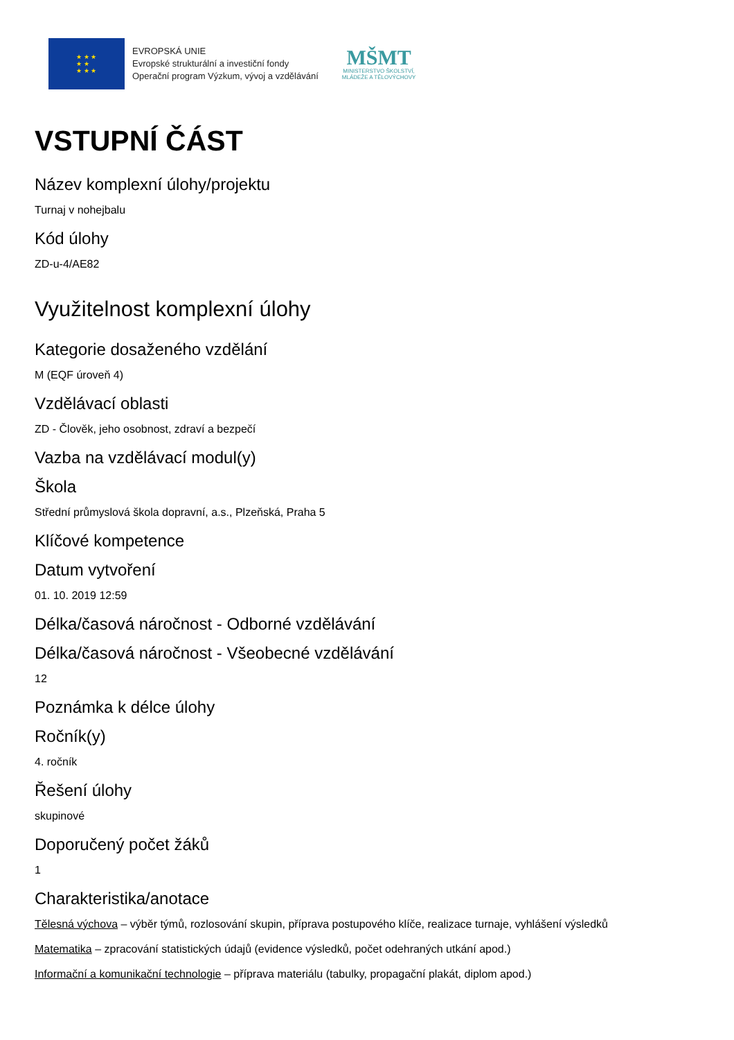★ ★ ★
★ ★
★ ★ ★
EVROPSKÁ UNIE
Evropské strukturální a investiční fondy
Operační program Výzkum, vývoj a vzdělávání
MŠMT
MINISTERSTVO ŠKOLSTVÍ,
MLÁDEŽE A TĚLOVÝCHOVY
VSTUPNÍ ČÁST
Název komplexní úlohy/projektu
Turnaj v nohejbalu
Kód úlohy
ZD-u-4/AE82
Využitelnost komplexní úlohy
Kategorie dosaženého vzdělání
M (EQF úroveň 4)
Vzdělávací oblasti
ZD - Člověk, jeho osobnost, zdraví a bezpečí
Vazba na vzdělávací modul(y)
Škola
Střední průmyslová škola dopravní, a.s., Plzeňská, Praha 5
Klíčové kompetence
Datum vytvoření
01. 10. 2019 12:59
Délka/časová náročnost - Odborné vzdělávání
Délka/časová náročnost - Všeobecné vzdělávání
12
Poznámka k délce úlohy
Ročník(y)
4. ročník
Řešení úlohy
skupinové
Doporučený počet žáků
1
Charakteristika/anotace
Tělesná výchova – výběr týmů, rozlosování skupin, příprava postupového klíče, realizace turnaje, vyhlášení výsledků
Matematika – zpracování statistických údajů (evidence výsledků, počet odehraných utkání apod.)
Informační a komunikační technologie – příprava materiálu (tabulky, propagační plakát, diplom apod.)